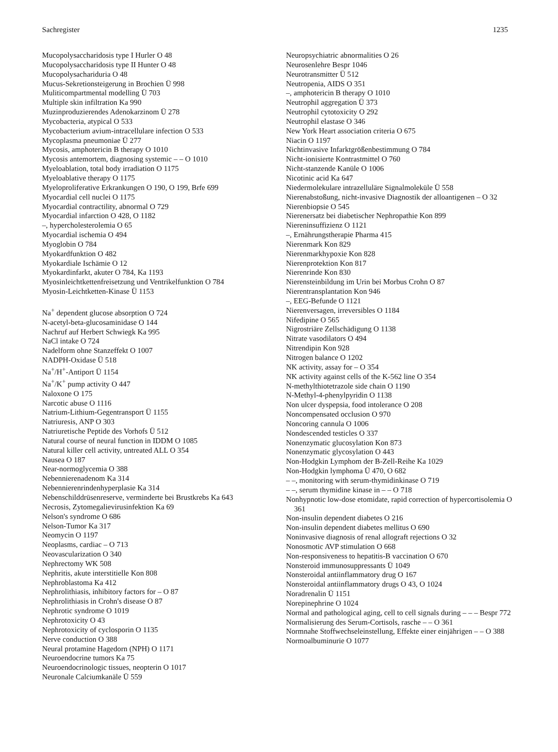Sachregister 1235
Mucopolysaccharidosis type I Hurler O 48
Mucopolysaccharidosis type II Hunter O 48
Mucopolysachariduria O 48
Mucus-Sekretionsteigerung in Brochien Ü 998
Muliticompartmental modelling Ü 703
Multiple skin infiltration Ka 990
Muzinproduzierendes Adenokarzinom Ü 278
Mycobacteria, atypical O 533
Mycobacterium avium-intracellulare infection O 533
Mycoplasma pneumoniae Ü 277
Mycosis, amphotericin B therapy O 1010
Mycosis antemortem, diagnosing systemic – – O 1010
Myeloablation, total body irradiation O 1175
Myeloablative therapy O 1175
Myeloproliferative Erkrankungen O 190, O 199, Brfe 699
Myocardial cell nuclei O 1175
Myocardial contractility, abnormal O 729
Myocardial infarction O 428, O 1182
–, hypercholesterolemia O 65
Myocardial ischemia O 494
Myoglobin O 784
Myokardfunktion O 482
Myokardiale Ischämie O 12
Myokardinfarkt, akuter O 784, Ka 1193
Myosinleichtkettenfreisetzung und Ventrikelfunktion O 784
Myosin-Leichtketten-Kinase Ü 1153
Na<sup>+</sup> dependent glucose absorption O 724
N-acetyl-beta-glucosaminidase O 144
Nachruf auf Herbert Schwiegk Ka 995
NaCl intake O 724
Nadelform ohne Stanzeffekt O 1007
NADPH-Oxidase Ü 518
Na<sup>+</sup>/H<sup>+</sup>-Antiport Ü 1154
Na<sup>+</sup>/K<sup>+</sup> pump activity O 447
Naloxone O 175
Narcotic abuse O 1116
Natrium-Lithium-Gegentransport Ü 1155
Natriuresis, ANP O 303
Natriuretische Peptide des Vorhofs Ü 512
Natural course of neural function in IDDM O 1085
Natural killer cell activity, untreated ALL O 354
Nausea O 187
Near-normoglycemia O 388
Nebennierenadenom Ka 314
Nebennierenrindenhyperplasie Ka 314
Nebenschilddrüsenreserve, verminderte bei Brustkrebs Ka 643
Necrosis, Zytomegalievirusinfektion Ka 69
Nelson's syndrome O 686
Nelson-Tumor Ka 317
Neomycin O 1197
Neoplasms, cardiac – O 713
Neovascularization O 340
Nephrectomy WK 508
Nephritis, akute interstitielle Kon 808
Nephroblastoma Ka 412
Nephrolithiasis, inhibitory factors for – O 87
Nephrolithiasis in Crohn's disease O 87
Nephrotic syndrome O 1019
Nephrotoxicity O 43
Nephrotoxicity of cyclosporin O 1135
Nerve conduction O 388
Neural protamine Hagedorn (NPH) O 1171
Neuroendocrine tumors Ka 75
Neuroendocrinologic tissues, neopterin O 1017
Neuronale Calciumkanäle Ü 559
Neuropsychiatric abnormalities O 26
Neurosenlehre Bespr 1046
Neurotransmitter Ü 512
Neutropenia, AIDS O 351
–, amphotericin B therapy O 1010
Neutrophil aggregation Ü 373
Neutrophil cytotoxicity O 292
Neutrophil elastase O 346
New York Heart association criteria O 675
Niacin O 1197
Nichtinvasive Infarktgrößenbestimmung O 784
Nicht-ionisierte Kontrastmittel O 760
Nicht-stanzende Kanüle O 1006
Nicotinic acid Ka 647
Niedermolekulare intrazelluläre Signalmoleküle Ü 558
Nierenabstoßung, nicht-invasive Diagnostik der alloantigenen – O 32
Nierenbiopsie O 545
Nierenersatz bei diabetischer Nephropathie Kon 899
Niereninsuffizienz O 1121
–, Ernährungstherapie Pharma 415
Nierenmark Kon 829
Nierenmarkhypoxie Kon 828
Nierenprotektion Kon 817
Nierenrinde Kon 830
Nierensteinbildung im Urin bei Morbus Crohn O 87
Nierentransplantation Kon 946
–, EEG-Befunde O 1121
Nierenversagen, irreversibles O 1184
Nifedipine O 565
Nigrostriäre Zellschädigung O 1138
Nitrate vasodilators O 494
Nitrendipin Kon 928
Nitrogen balance O 1202
NK activity, assay for – O 354
NK activity against cells of the K-562 line O 354
N-methylthiotetrazole side chain O 1190
N-Methyl-4-phenylpyridin O 1138
Non ulcer dyspepsia, food intolerance O 208
Noncompensated occlusion O 970
Noncoring cannula O 1006
Nondescended testicles O 337
Nonenzymatic glucosylation Kon 873
Nonenzymatic glycosylation O 443
Non-Hodgkin Lymphom der B-Zell-Reihe Ka 1029
Non-Hodgkin lymphoma Ü 470, O 682
– –, monitoring with serum-thymidinkinase O 719
– –, serum thymidine kinase in – – O 718
Nonhypnotic low-dose etomidate, rapid correction of hypercortisolemia O 361
Non-insulin dependent diabetes O 216
Non-insulin dependent diabetes mellitus O 690
Noninvasive diagnosis of renal allograft rejections O 32
Nonosmotic AVP stimulation O 668
Non-responsiveness to hepatitis-B vaccination O 670
Nonsteroid immunosuppressants Ü 1049
Nonsteroidal antiinflammatory drug O 167
Nonsteroidal antiinflammatory drugs O 43, O 1024
Noradrenalin Ü 1151
Norepinephrine O 1024
Normal and pathological aging, cell to cell signals during – – – Bespr 772
Normalisierung des Serum-Cortisols, rasche – – O 361
Normnahe Stoffwechseleinstellung, Effekte einer einjährigen – – O 388
Normoalbuminurie O 1077